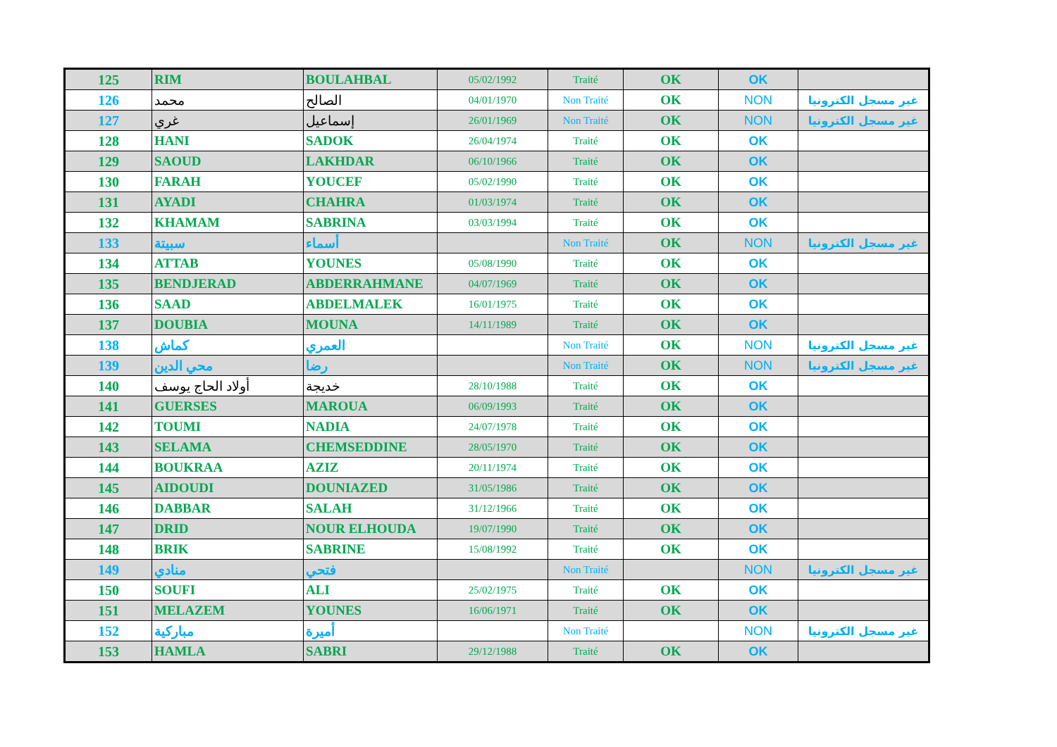| 125 | RIM | BOULAHBAL | 05/02/1992 | Traité | OK | OK | |
| 126 | محمد | الصالح | 04/01/1970 | Non Traité | OK | NON | غير مسجل الكترونيا |
| 127 | غري | إسماعيل | 26/01/1969 | Non Traité | OK | NON | غير مسجل الكترونيا |
| 128 | HANI | SADOK | 26/04/1974 | Traité | OK | OK | |
| 129 | SAOUD | LAKHDAR | 06/10/1966 | Traité | OK | OK | |
| 130 | FARAH | YOUCEF | 05/02/1990 | Traité | OK | OK | |
| 131 | AYADI | CHAHRA | 01/03/1974 | Traité | OK | OK | |
| 132 | KHAMAM | SABRINA | 03/03/1994 | Traité | OK | OK | |
| 133 | سبيتة | أسماء | | Non Traité | OK | NON | غير مسجل الكترونيا |
| 134 | ATTAB | YOUNES | 05/08/1990 | Traité | OK | OK | |
| 135 | BENDJERAD | ABDERRAHMANE | 04/07/1969 | Traité | OK | OK | |
| 136 | SAAD | ABDELMALEK | 16/01/1975 | Traité | OK | OK | |
| 137 | DOUBIA | MOUNA | 14/11/1989 | Traité | OK | OK | |
| 138 | كماش | العمري | | Non Traité | OK | NON | غير مسجل الكترونيا |
| 139 | محي الدين | رضا | | Non Traité | OK | NON | غير مسجل الكترونيا |
| 140 | أولاد الحاج يوسف | خديجة | 28/10/1988 | Traité | OK | OK | |
| 141 | GUERSES | MAROUA | 06/09/1993 | Traité | OK | OK | |
| 142 | TOUMI | NADIA | 24/07/1978 | Traité | OK | OK | |
| 143 | SELAMA | CHEMSEDDINE | 28/05/1970 | Traité | OK | OK | |
| 144 | BOUKRAA | AZIZ | 20/11/1974 | Traité | OK | OK | |
| 145 | AIDOUDI | DOUNIAZED | 31/05/1986 | Traité | OK | OK | |
| 146 | DABBAR | SALAH | 31/12/1966 | Traité | OK | OK | |
| 147 | DRID | NOUR ELHOUDA | 19/07/1990 | Traité | OK | OK | |
| 148 | BRIK | SABRINE | 15/08/1992 | Traité | OK | OK | |
| 149 | منادي | فتحي | | Non Traité | | NON | غير مسجل الكترونيا |
| 150 | SOUFI | ALI | 25/02/1975 | Traité | OK | OK | |
| 151 | MELAZEM | YOUNES | 16/06/1971 | Traité | OK | OK | |
| 152 | مباركية | أميرة | | Non Traité | | NON | غير مسجل الكترونيا |
| 153 | HAMLA | SABRI | 29/12/1988 | Traité | OK | OK | |